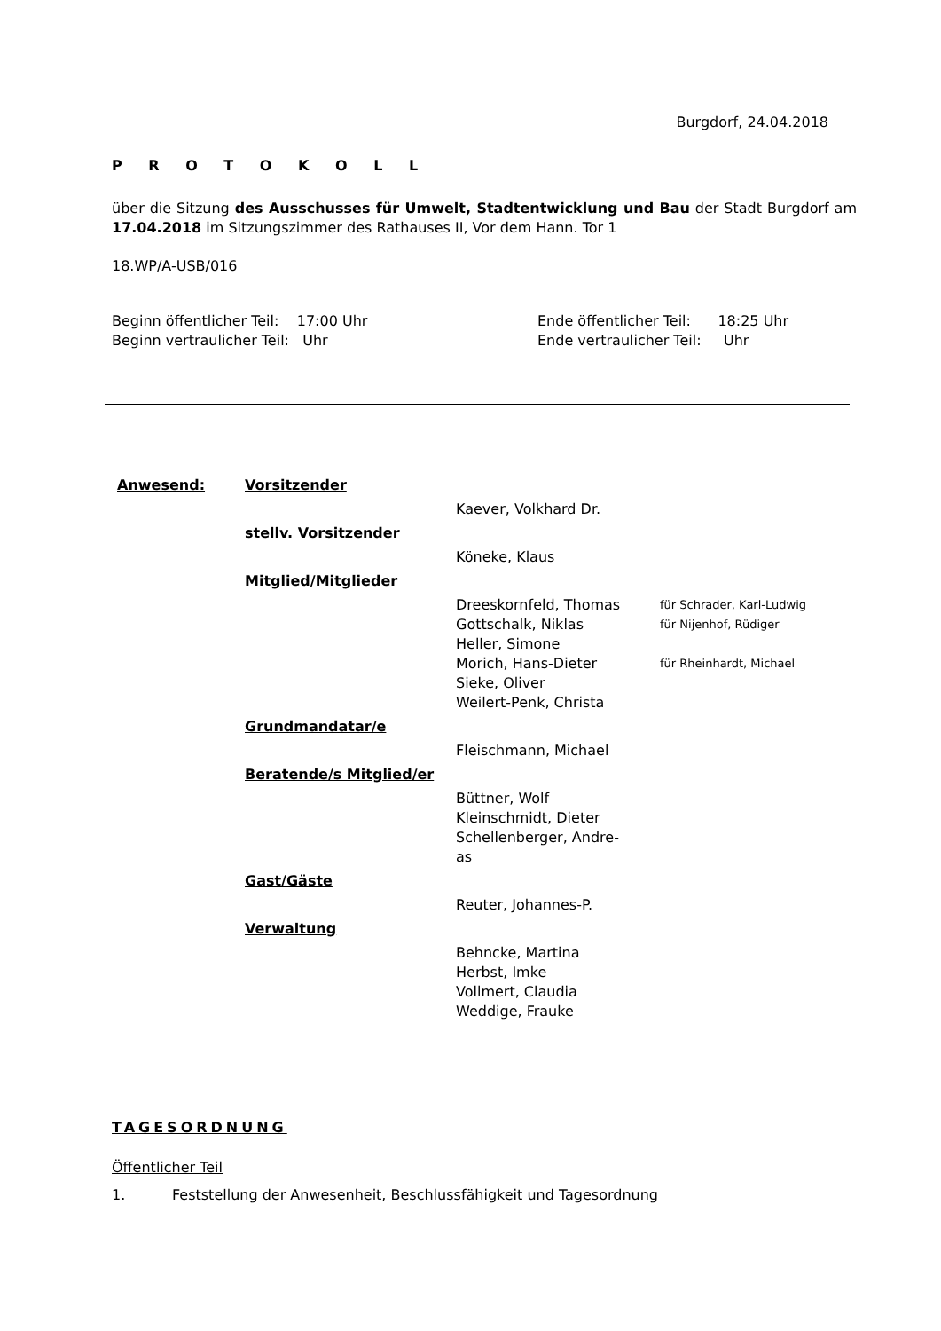Burgdorf, 24.04.2018
P R O T O K O L L
über die Sitzung des Ausschusses für Umwelt, Stadtentwicklung und Bau der Stadt Burgdorf am 17.04.2018 im Sitzungszimmer des Rathauses II, Vor dem Hann. Tor 1
18.WP/A-USB/016
| Beginn öffentlicher Teil: 17:00 Uhr | Ende öffentlicher Teil: 18:25 Uhr |
| Beginn vertraulicher Teil: Uhr | Ende vertraulicher Teil: Uhr |
| Anwesend: | Vorsitzender | | |
| | | Kaever, Volkhard Dr. | |
| | stellv. Vorsitzender | | |
| | | Köneke, Klaus | |
| | Mitglied/Mitglieder | | |
| | | Dreeskornfeld, Thomas | für Schrader, Karl-Ludwig |
| | | Gottschalk, Niklas | für Nijenhof, Rüdiger |
| | | Heller, Simone | |
| | | Morich, Hans-Dieter | für Rheinhardt, Michael |
| | | Sieke, Oliver | |
| | | Weilert-Penk, Christa | |
| | Grundmandatar/e | | |
| | | Fleischmann, Michael | |
| | Beratende/s Mitglied/er | | |
| | | Büttner, Wolf | |
| | | Kleinschmidt, Dieter | |
| | | Schellenberger, Andre- as | |
| | Gast/Gäste | | |
| | | Reuter, Johannes-P. | |
| | Verwaltung | | |
| | | Behncke, Martina | |
| | | Herbst, Imke | |
| | | Vollmert, Claudia | |
| | | Weddige, Frauke | |
TAGESORDNUNG
Öffentlicher Teil
1. Feststellung der Anwesenheit, Beschlussfähigkeit und Tagesordnung